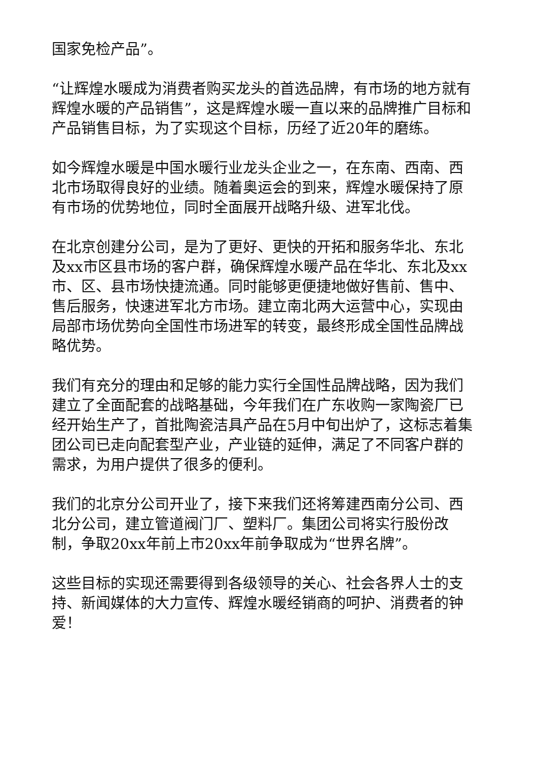国家免检产品”。
“让辉煌水暖成为消费者购买龙头的首选品牌，有市场的地方就有辉煌水暖的产品销售”，这是辉煌水暖一直以来的品牌推广目标和产品销售目标，为了实现这个目标，历经了近20年的磨练。
如今辉煌水暖是中国水暖行业龙头企业之一，在东南、西南、西北市场取得良好的业绩。随着奥运会的到来，辉煌水暖保持了原有市场的优势地位，同时全面展开战略升级、进军北伐。
在北京创建分公司，是为了更好、更快的开拓和服务华北、东北及xx市区县市场的客户群，确保辉煌水暖产品在华北、东北及xx市、区、县市场快捷流通。同时能够更便捷地做好售前、售中、售后服务，快速进军北方市场。建立南北两大运营中心，实现由局部市场优势向全国性市场进军的转变，最终形成全国性品牌战略优势。
我们有充分的理由和足够的能力实行全国性品牌战略，因为我们建立了全面配套的战略基础，今年我们在广东收购一家陶瓷厂已经开始生产了，首批陶瓷洁具产品在5月中旬出炉了，这标志着集团公司已走向配套型产业，产业链的延伸，满足了不同客户群的需求，为用户提供了很多的便利。
我们的北京分公司开业了，接下来我们还将筹建西南分公司、西北分公司，建立管道阀门厂、塑料厂。集团公司将实行股份改制，争取20xx年前上市20xx年前争取成为“世界名牌”。
这些目标的实现还需要得到各级领导的关心、社会各界人士的支持、新闻媒体的大力宣传、辉煌水暖经销商的呵护、消费者的钟爱！